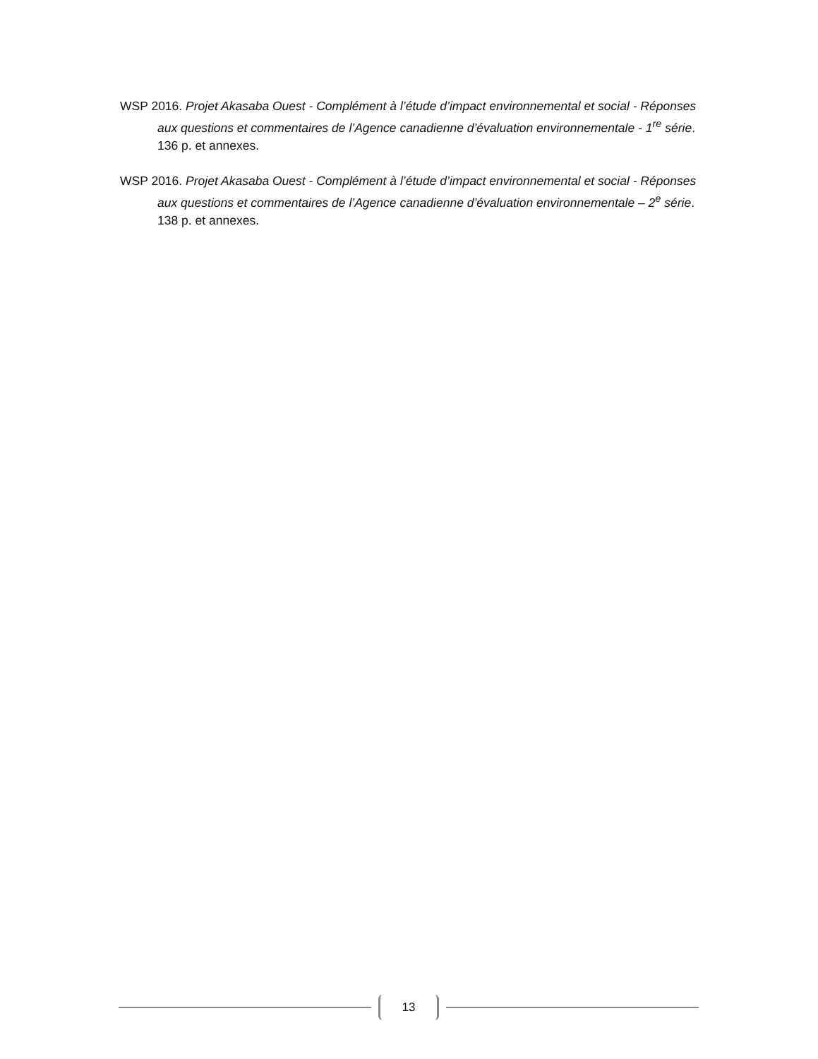WSP 2016. Projet Akasaba Ouest - Complément à l’étude d’impact environnemental et social - Réponses aux questions et commentaires de l’Agence canadienne d’évaluation environnementale - 1<sup>re</sup> série. 136 p. et annexes.
WSP 2016. Projet Akasaba Ouest - Complément à l’étude d’impact environnemental et social - Réponses aux questions et commentaires de l’Agence canadienne d’évaluation environnementale – 2<sup>e</sup> série. 138 p. et annexes.
13